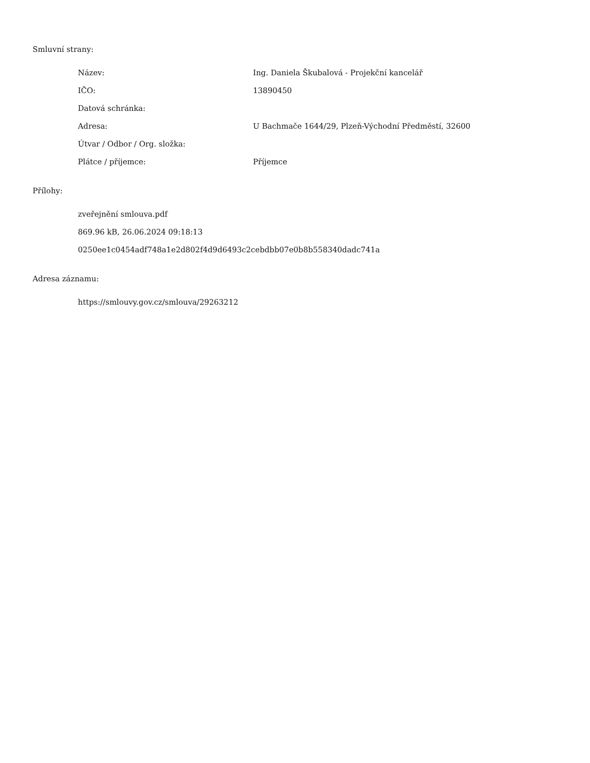Smluvní strany:
| Název: | Ing. Daniela Škubalová - Projekční kancelář |
| IČO: | 13890450 |
| Datová schránka: | |
| Adresa: | U Bachmače 1644/29, Plzeň-Východní Předměstí, 32600 |
| Útvar / Odbor / Org. složka: | |
| Plátce / příjemce: | Příjemce |
Přílohy:
zveřejnění smlouva.pdf
869.96 kB, 26.06.2024 09:18:13
0250ee1c0454adf748a1e2d802f4d9d6493c2cebdbb07e0b8b558340dadc741a
Adresa záznamu:
https://smlouvy.gov.cz/smlouva/29263212